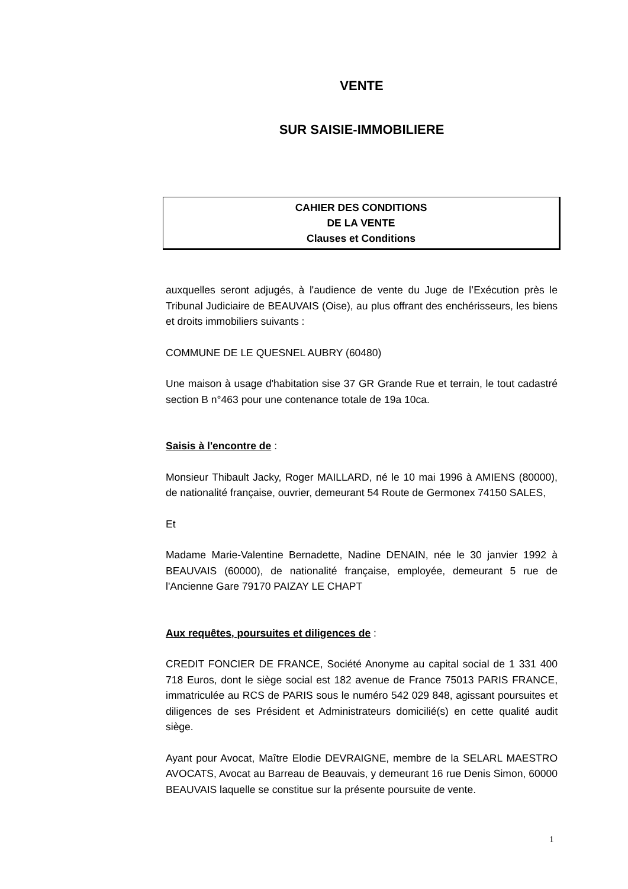VENTE
SUR SAISIE-IMMOBILIERE
CAHIER DES CONDITIONS
DE LA VENTE
Clauses et Conditions
auxquelles seront adjugés, à l'audience de vente du Juge de l’Exécution près le Tribunal Judiciaire de BEAUVAIS (Oise), au plus offrant des enchérisseurs, les biens et droits immobiliers suivants :
COMMUNE DE LE QUESNEL AUBRY (60480)
Une maison à usage d'habitation sise 37 GR Grande Rue et terrain, le tout cadastré section B n°463 pour une contenance totale de 19a 10ca.
Saisis à l'encontre de :
Monsieur Thibault Jacky, Roger MAILLARD, né le 10 mai 1996 à AMIENS (80000), de nationalité française, ouvrier, demeurant 54 Route de Germonex 74150 SALES,
Et
Madame Marie-Valentine Bernadette, Nadine DENAIN, née le 30 janvier 1992 à BEAUVAIS (60000), de nationalité française, employée, demeurant 5 rue de l'Ancienne Gare 79170 PAIZAY LE CHAPT
Aux requêtes, poursuites et diligences de :
CREDIT FONCIER DE FRANCE, Société Anonyme au capital social de 1 331 400 718 Euros, dont le siège social est 182 avenue de France 75013 PARIS FRANCE, immatriculée au RCS de PARIS sous le numéro 542 029 848, agissant poursuites et diligences de ses Président et Administrateurs domicilié(s) en cette qualité audit siège.
Ayant pour Avocat, Maître Elodie DEVRAIGNE, membre de la SELARL MAESTRO AVOCATS, Avocat au Barreau de Beauvais, y demeurant 16 rue Denis Simon, 60000 BEAUVAIS laquelle se constitue sur la présente poursuite de vente.
1